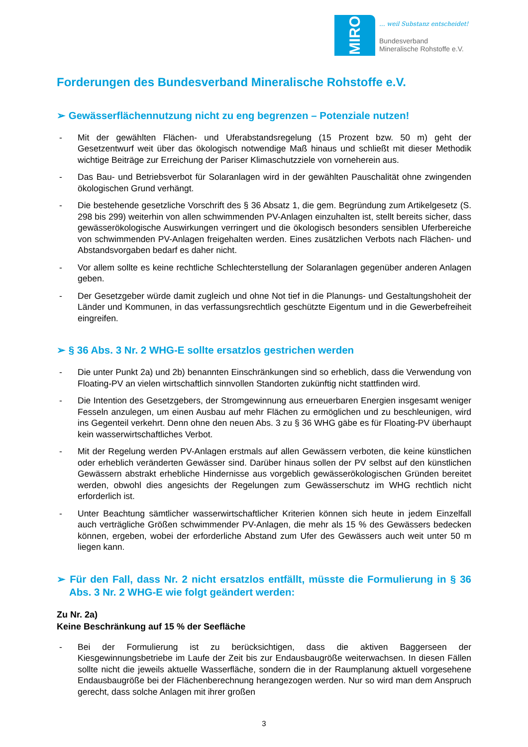MIRO
... weil Substanz entscheidet!
Bundesverband
Mineralische Rohstoffe e.V.
Forderungen des Bundesverband Mineralische Rohstoffe e.V.
➢ Gewässerflächennutzung nicht zu eng begrenzen – Potenziale nutzen!
- Mit der gewählten Flächen- und Uferabstandsregelung (15 Prozent bzw. 50 m) geht der Gesetzentwurf weit über das ökologisch notwendige Maß hinaus und schließt mit dieser Methodik wichtige Beiträge zur Erreichung der Pariser Klimaschutzziele von vorneherein aus.
- Das Bau- und Betriebsverbot für Solaranlagen wird in der gewählten Pauschalität ohne zwingenden ökologischen Grund verhängt.
- Die bestehende gesetzliche Vorschrift des § 36 Absatz 1, die gem. Begründung zum Artikelgesetz (S. 298 bis 299) weiterhin von allen schwimmenden PV-Anlagen einzuhalten ist, stellt bereits sicher, dass gewässerökologische Auswirkungen verringert und die ökologisch besonders sensiblen Uferbereiche von schwimmenden PV-Anlagen freigehalten werden. Eines zusätzlichen Verbots nach Flächen- und Abstandsvorgaben bedarf es daher nicht.
- Vor allem sollte es keine rechtliche Schlechterstellung der Solaranlagen gegenüber anderen Anlagen geben.
- Der Gesetzgeber würde damit zugleich und ohne Not tief in die Planungs- und Gestaltungshoheit der Länder und Kommunen, in das verfassungsrechtlich geschützte Eigentum und in die Gewerbefreiheit eingreifen.
➢ § 36 Abs. 3 Nr. 2 WHG-E sollte ersatzlos gestrichen werden
- Die unter Punkt 2a) und 2b) benannten Einschränkungen sind so erheblich, dass die Verwendung von Floating-PV an vielen wirtschaftlich sinnvollen Standorten zukünftig nicht stattfinden wird.
- Die Intention des Gesetzgebers, der Stromgewinnung aus erneuerbaren Energien insgesamt weniger Fesseln anzulegen, um einen Ausbau auf mehr Flächen zu ermöglichen und zu beschleunigen, wird ins Gegenteil verkehrt. Denn ohne den neuen Abs. 3 zu § 36 WHG gäbe es für Floating-PV überhaupt kein wasserwirtschaftliches Verbot.
- Mit der Regelung werden PV-Anlagen erstmals auf allen Gewässern verboten, die keine künstlichen oder erheblich veränderten Gewässer sind. Darüber hinaus sollen der PV selbst auf den künstlichen Gewässern abstrakt erhebliche Hindernisse aus vorgeblich gewässerökologischen Gründen bereitet werden, obwohl dies angesichts der Regelungen zum Gewässerschutz im WHG rechtlich nicht erforderlich ist.
- Unter Beachtung sämtlicher wasserwirtschaftlicher Kriterien können sich heute in jedem Einzelfall auch verträgliche Größen schwimmender PV-Anlagen, die mehr als 15 % des Gewässers bedecken können, ergeben, wobei der erforderliche Abstand zum Ufer des Gewässers auch weit unter 50 m liegen kann.
➢ Für den Fall, dass Nr. 2 nicht ersatzlos entfällt, müsste die Formulierung in § 36 Abs. 3 Nr. 2 WHG-E wie folgt geändert werden:
Zu Nr. 2a)
Keine Beschränkung auf 15 % der Seefläche
- Bei der Formulierung ist zu berücksichtigen, dass die aktiven Baggerseen der Kiesgewinnungsbetriebe im Laufe der Zeit bis zur Endausbaugröße weiterwachsen. In diesen Fällen sollte nicht die jeweils aktuelle Wasserfläche, sondern die in der Raumplanung aktuell vorgesehene Endausbaugröße bei der Flächenberechnung herangezogen werden. Nur so wird man dem Anspruch gerecht, dass solche Anlagen mit ihrer großen
3